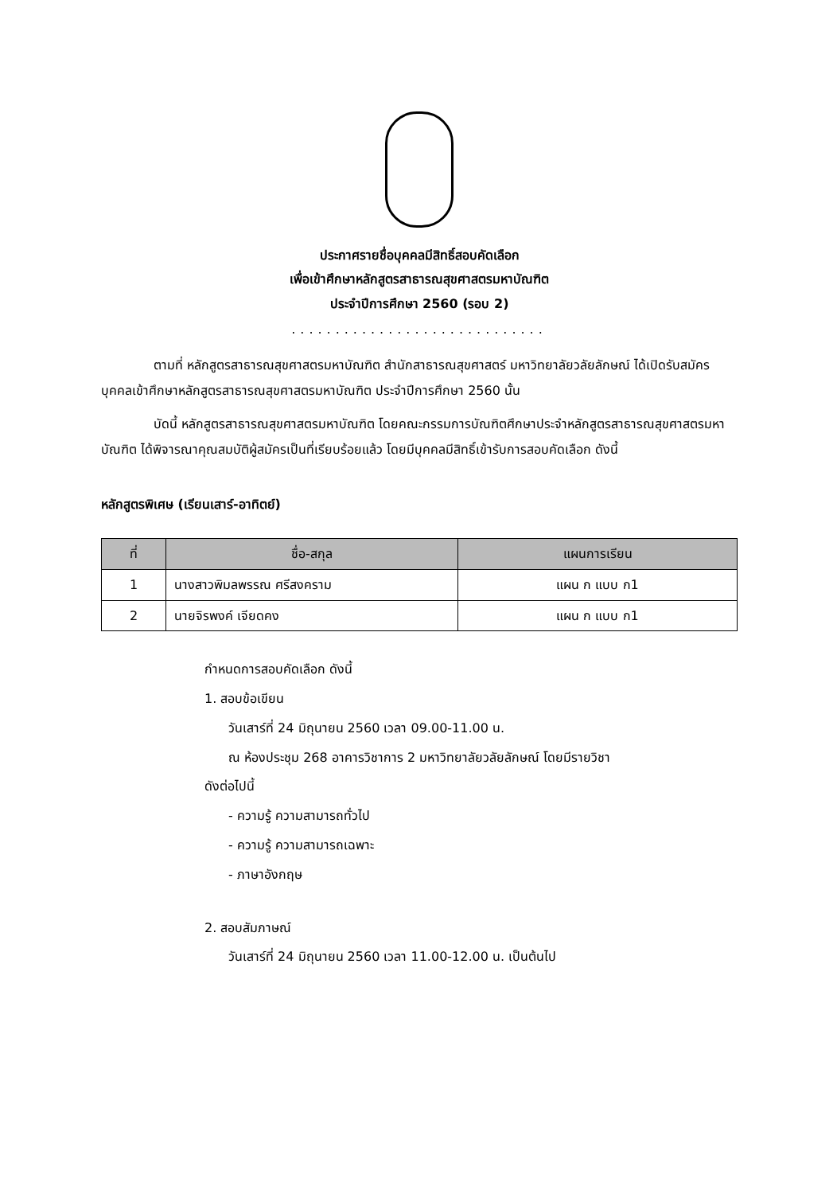ประกาศรายชื่อบุคคลมีสิทธิ์สอบคัดเลือก
เพื่อเข้าศึกษาหลักสูตรสาธารณสุขศาสตรมหาบัณฑิต
ประจำปีการศึกษา 2560 (รอบ 2)
.............................
ตามที่ หลักสูตรสาธารณสุขศาสตรมหาบัณฑิต สำนักสาธารณสุขศาสตร์ มหาวิทยาลัยวลัยลักษณ์ ได้เปิดรับสมัครบุคคลเข้าศึกษาหลักสูตรสาธารณสุขศาสตรมหาบัณฑิต ประจำปีการศึกษา 2560 นั้น
บัดนี้ หลักสูตรสาธารณสุขศาสตรมหาบัณฑิต โดยคณะกรรมการบัณฑิตศึกษาประจำหลักสูตรสาธารณสุขศาสตรมหาบัณฑิต ได้พิจารณาคุณสมบัติผู้สมัครเป็นที่เรียบร้อยแล้ว โดยมีบุคคลมีสิทธิ์เข้ารับการสอบคัดเลือก ดังนี้
หลักสูตรพิเศษ (เรียนเสาร์-อาทิตย์)
| ที่ | ชื่อ-สกุล | แผนการเรียน |
| --- | --- | --- |
| 1 | นางสาวพิมลพรรณ ศรีสงคราม | แผน ก แบบ ก1 |
| 2 | นายจิรพงค์ เจียดคง | แผน ก แบบ ก1 |
กำหนดการสอบคัดเลือก ดังนี้
1. สอบข้อเขียน
วันเสาร์ที่ 24 มิถุนายน 2560 เวลา 09.00-11.00 น.
ณ ห้องประชุม 268 อาคารวิชาการ 2 มหาวิทยาลัยวลัยลักษณ์ โดยมีรายวิชา
ดังต่อไปนี้
- ความรู้ ความสามารถทั่วไป
- ความรู้ ความสามารถเฉพาะ
- ภาษาอังกฤษ
2. สอบสัมภาษณ์
วันเสาร์ที่ 24 มิถุนายน 2560 เวลา 11.00-12.00 น. เป็นต้นไป